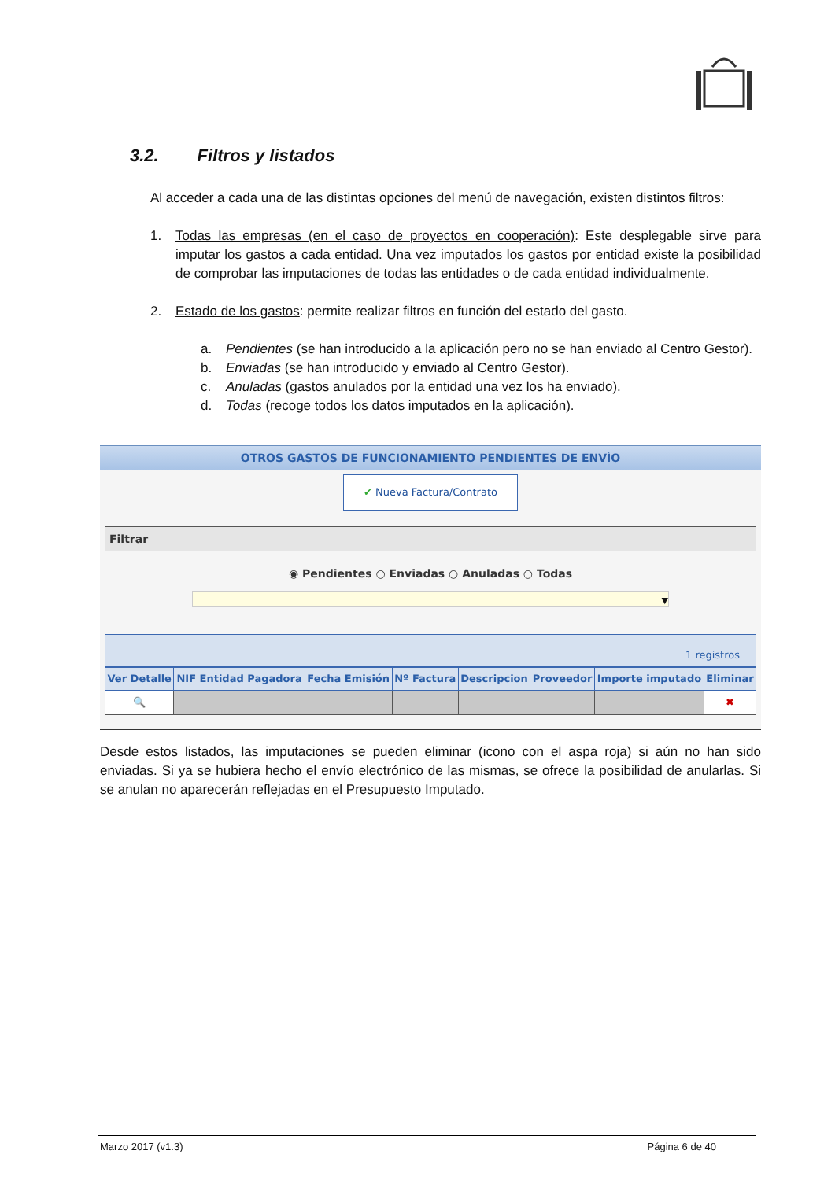3.2. Filtros y listados
Al acceder a cada una de las distintas opciones del menú de navegación, existen distintos filtros:
1. Todas las empresas (en el caso de proyectos en cooperación): Este desplegable sirve para imputar los gastos a cada entidad. Una vez imputados los gastos por entidad existe la posibilidad de comprobar las imputaciones de todas las entidades o de cada entidad individualmente.
2. Estado de los gastos: permite realizar filtros en función del estado del gasto.
a. Pendientes (se han introducido a la aplicación pero no se han enviado al Centro Gestor).
b. Enviadas (se han introducido y enviado al Centro Gestor).
c. Anuladas (gastos anulados por la entidad una vez los ha enviado).
d. Todas (recoge todos los datos imputados en la aplicación).
OTROS GASTOS DE FUNCIONAMIENTO PENDIENTES DE ENVÍO
✔ Nueva Factura/Contrato
Filtrar
◉ Pendientes ○ Enviadas ○ Anuladas ○ Todas
▼
1 registros
| Ver Detalle | NIF Entidad Pagadora | Fecha Emisión | Nº Factura | Descripcion | Proveedor | Importe imputado | Eliminar |
| --- | --- | --- | --- | --- | --- | --- | --- |
| 🔍 | | | | | | | ✖ |
Desde estos listados, las imputaciones se pueden eliminar (icono con el aspa roja) si aún no han sido enviadas. Si ya se hubiera hecho el envío electrónico de las mismas, se ofrece la posibilidad de anularlas. Si se anulan no aparecerán reflejadas en el Presupuesto Imputado.
Marzo 2017 (v1.3) Página 6 de 40